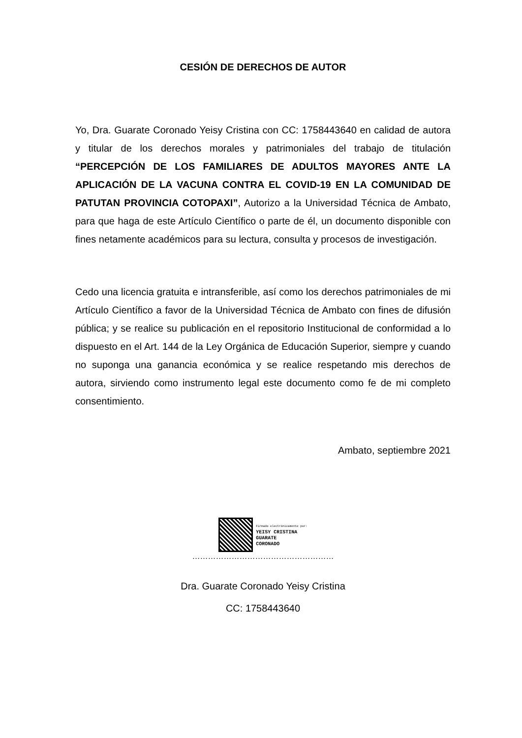CESIÓN DE DERECHOS DE AUTOR
Yo, Dra. Guarate Coronado Yeisy Cristina con CC: 1758443640 en calidad de autora y titular de los derechos morales y patrimoniales del trabajo de titulación “PERCEPCIÓN DE LOS FAMILIARES DE ADULTOS MAYORES ANTE LA APLICACIÓN DE LA VACUNA CONTRA EL COVID-19 EN LA COMUNIDAD DE PATUTAN PROVINCIA COTOPAXI”, Autorizo a la Universidad Técnica de Ambato, para que haga de este Artículo Científico o parte de él, un documento disponible con fines netamente académicos para su lectura, consulta y procesos de investigación.
Cedo una licencia gratuita e intransferible, así como los derechos patrimoniales de mi Artículo Científico a favor de la Universidad Técnica de Ambato con fines de difusión pública; y se realice su publicación en el repositorio Institucional de conformidad a lo dispuesto en el Art. 144 de la Ley Orgánica de Educación Superior, siempre y cuando no suponga una ganancia económica y se realice respetando mis derechos de autora, sirviendo como instrumento legal este documento como fe de mi completo consentimiento.
Ambato, septiembre 2021
Firmado electrónicamente por:
YEISY CRISTINA
GUARATE
CORONADO
………………………………………………
Dra. Guarate Coronado Yeisy Cristina
CC: 1758443640